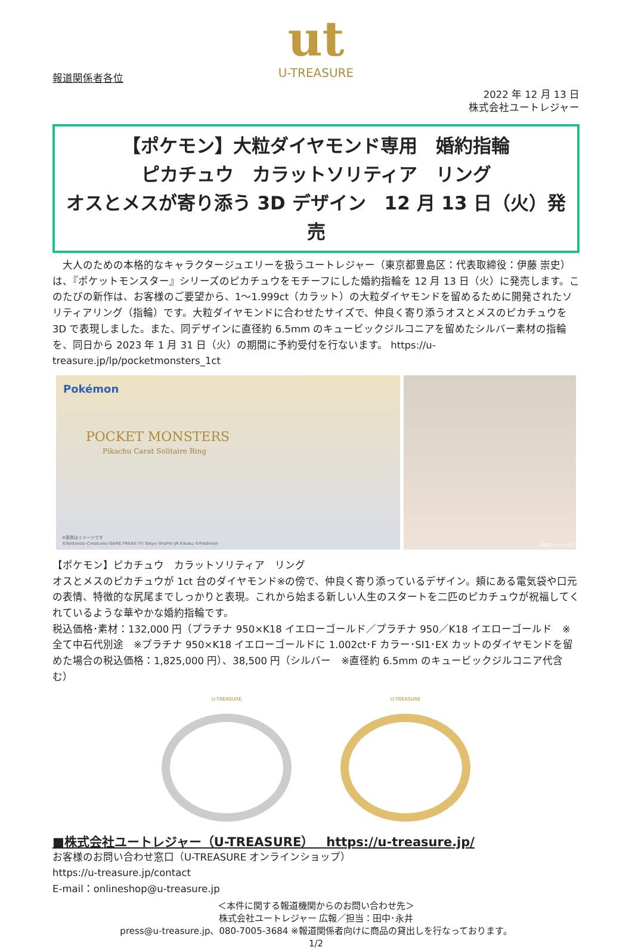ut
U-TREASURE
報道関係者各位
2022 年 12 月 13 日
株式会社ユートレジャー
【ポケモン】大粒ダイヤモンド専用　婚約指輪
ピカチュウ　カラットソリティア　リング
オスとメスが寄り添う 3D デザイン　12 月 13 日（火）発売
　大人のための本格的なキャラクタージュエリーを扱うユートレジャー（東京都豊島区：代表取締役：伊藤 崇史）は、『ポケットモンスター』シリーズのピカチュウをモチーフにした婚約指輪を 12 月 13 日（火）に発売します。このたびの新作は、お客様のご要望から、1～1.999ct（カラット）の大粒ダイヤモンドを留めるために開発されたソリティアリング（指輪）です。大粒ダイヤモンドに合わせたサイズで、仲良く寄り添うオスとメスのピカチュウを 3D で表現しました。また、同デザインに直径約 6.5mm のキュービックジルコニアを留めたシルバー素材の指輪を、同日から 2023 年 1 月 31 日（火）の期間に予約受付を行ないます。 https://u-treasure.jp/lp/pocketmonsters_1ct
Pokémon
POCKET MONSTERS
Pikachu Carat Solitaire Ring
※画像はイメージです
©Nintendo･Creatures･GAME FREAK･TV Tokyo･ShoPro･JR Kikaku ©Pokémon
※画像はイメージです
【ポケモン】ピカチュウ　カラットソリティア　リング
オスとメスのピカチュウが 1ct 台のダイヤモンド※の傍で、仲良く寄り添っているデザイン。頬にある電気袋や口元の表情、特徴的な尻尾までしっかりと表現。これから始まる新しい人生のスタートを二匹のピカチュウが祝福してくれているような華やかな婚約指輪です。
税込価格･素材：132,000 円（プラチナ 950×K18 イエローゴールド／プラチナ 950／K18 イエローゴールド　※全て中石代別途　※プラチナ 950×K18 イエローゴールドに 1.002ct･F カラー･SI1･EX カットのダイヤモンドを留めた場合の税込価格：1,825,000 円）、38,500 円（シルバー　※直径約 6.5mm のキュービックジルコニア代含む）
U-TREASURE U-TREASURE
■株式会社ユートレジャー（U-TREASURE）　https://u-treasure.jp/
お客様のお問い合わせ窓口（U-TREASURE オンラインショップ）
https://u-treasure.jp/contact
E-mail：onlineshop@u-treasure.jp
＜本件に関する報道機関からのお問い合わせ先＞
株式会社ユートレジャー 広報／担当：田中･永井
press@u-treasure.jp、080-7005-3684 ※報道関係者向けに商品の貸出しを行なっております。
1/2